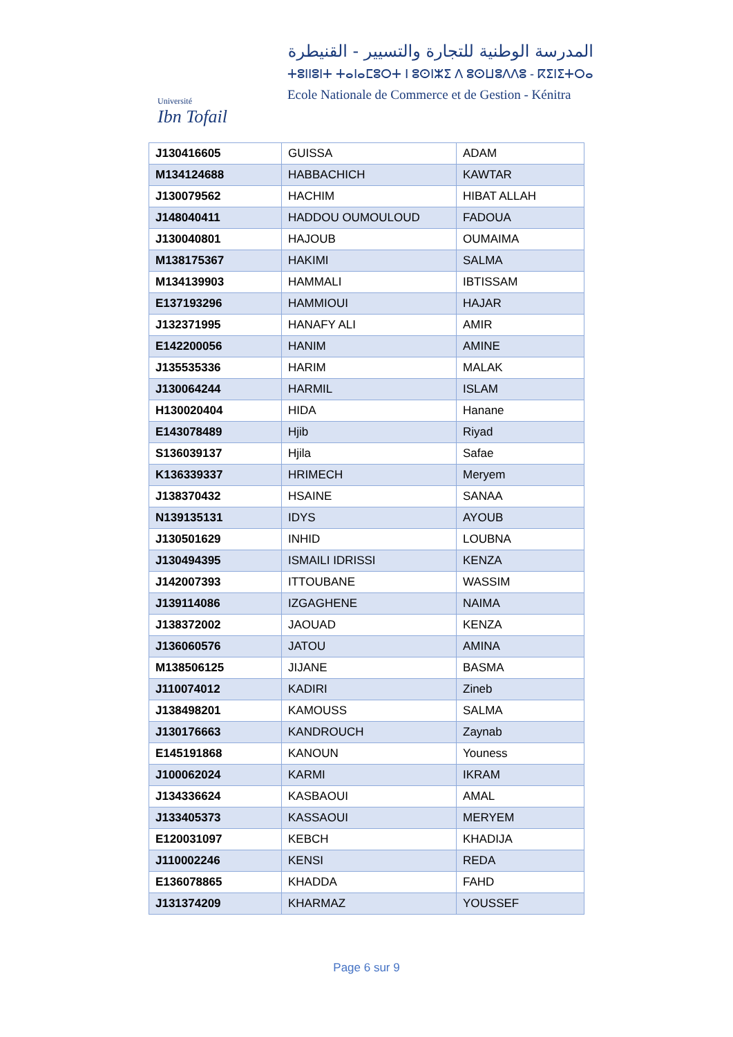Université
Ibn Tofail
المدرسة الوطنية للتجارة والتسيير - القنيطرة
ⵜⵓⵏⵏⵓⵏⵜ ⵜⴰⵏⴰⵎⵓⵔⵜ ⵏ ⵓⵙⵏⵣⵉ ⴷ ⵓⵙⵡⵓⴷⴷⵓ - ⴽⵉⵏⵉⵜⵔⴰ
Ecole Nationale de Commerce et de Gestion - Kénitra
| J130416605 | GUISSA | ADAM |
| M134124688 | HABBACHICH | KAWTAR |
| J130079562 | HACHIM | HIBAT ALLAH |
| J148040411 | HADDOU OUMOULOUD | FADOUA |
| J130040801 | HAJOUB | OUMAIMA |
| M138175367 | HAKIMI | SALMA |
| M134139903 | HAMMALI | IBTISSAM |
| E137193296 | HAMMIOUI | HAJAR |
| J132371995 | HANAFY ALI | AMIR |
| E142200056 | HANIM | AMINE |
| J135535336 | HARIM | MALAK |
| J130064244 | HARMIL | ISLAM |
| H130020404 | HIDA | Hanane |
| E143078489 | Hjib | Riyad |
| S136039137 | Hjila | Safae |
| K136339337 | HRIMECH | Meryem |
| J138370432 | HSAINE | SANAA |
| N139135131 | IDYS | AYOUB |
| J130501629 | INHID | LOUBNA |
| J130494395 | ISMAILI IDRISSI | KENZA |
| J142007393 | ITTOUBANE | WASSIM |
| J139114086 | IZGAGHENE | NAIMA |
| J138372002 | JAOUAD | KENZA |
| J136060576 | JATOU | AMINA |
| M138506125 | JIJANE | BASMA |
| J110074012 | KADIRI | Zineb |
| J138498201 | KAMOUSS | SALMA |
| J130176663 | KANDROUCH | Zaynab |
| E145191868 | KANOUN | Youness |
| J100062024 | KARMI | IKRAM |
| J134336624 | KASBAOUI | AMAL |
| J133405373 | KASSAOUI | MERYEM |
| E120031097 | KEBCH | KHADIJA |
| J110002246 | KENSI | REDA |
| E136078865 | KHADDA | FAHD |
| J131374209 | KHARMAZ | YOUSSEF |
Page 6 sur 9